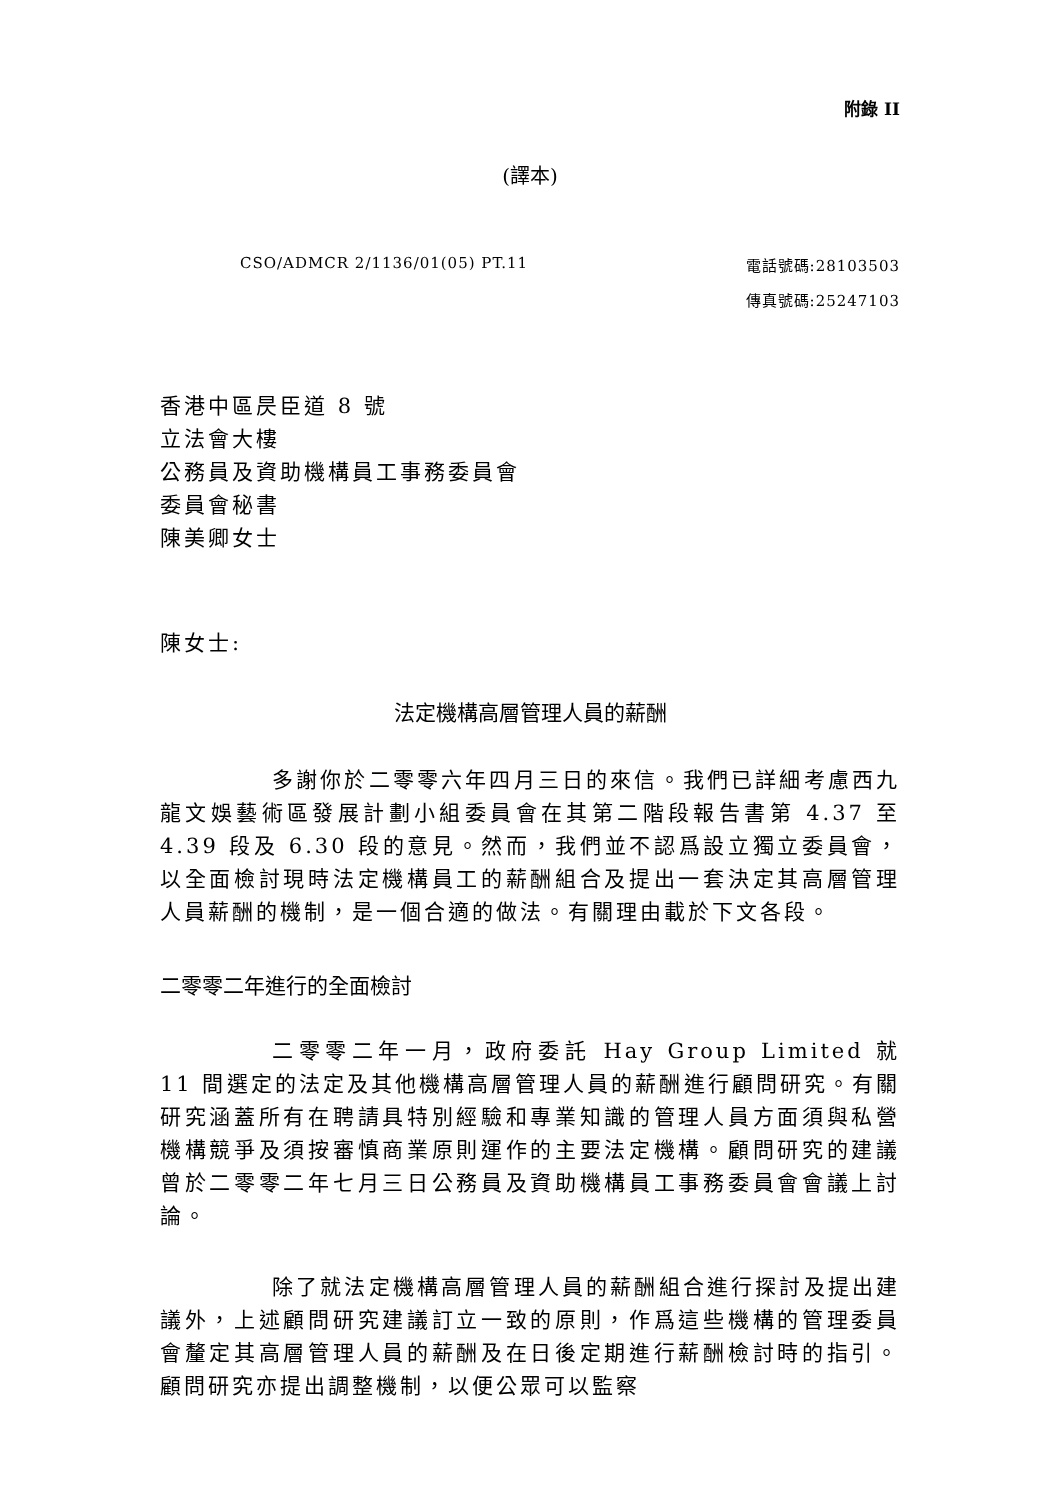附錄 II
(譯本)
CSO/ADMCR 2/1136/01(05) PT.11 電話號碼:28103503
傳真號碼:25247103
香港中區昃臣道 8 號
立法會大樓
公務員及資助機構員工事務委員會
委員會秘書
陳美卿女士
陳女士:
法定機構高層管理人員的薪酬
多謝你於二零零六年四月三日的來信。我們已詳細考慮西九龍文娛藝術區發展計劃小組委員會在其第二階段報告書第 4.37 至 4.39 段及 6.30 段的意見。然而，我們並不認爲設立獨立委員會，以全面檢討現時法定機構員工的薪酬組合及提出一套決定其高層管理人員薪酬的機制，是一個合適的做法。有關理由載於下文各段。
二零零二年進行的全面檢討
二零零二年一月，政府委託 Hay Group Limited 就 11 間選定的法定及其他機構高層管理人員的薪酬進行顧問研究。有關研究涵蓋所有在聘請具特別經驗和專業知識的管理人員方面須與私營機構競爭及須按審慎商業原則運作的主要法定機構。顧問研究的建議曾於二零零二年七月三日公務員及資助機構員工事務委員會會議上討論。
除了就法定機構高層管理人員的薪酬組合進行探討及提出建議外，上述顧問研究建議訂立一致的原則，作爲這些機構的管理委員會釐定其高層管理人員的薪酬及在日後定期進行薪酬檢討時的指引。顧問研究亦提出調整機制，以便公眾可以監察